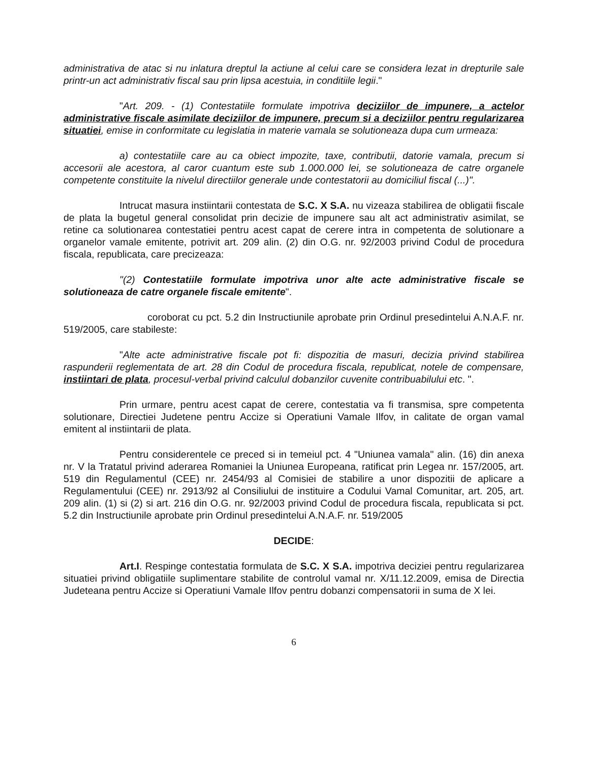administrativa de atac si nu inlatura dreptul la actiune al celui care se considera lezat in drepturile sale printr-un act administrativ fiscal sau prin lipsa acestuia, in conditiile legii."
"Art. 209. - (1) Contestatiile formulate impotriva deciziilor de impunere, a actelor administrative fiscale asimilate deciziilor de impunere, precum si a deciziilor pentru regularizarea situatiei, emise in conformitate cu legislatia in materie vamala se solutioneaza dupa cum urmeaza:
a) contestatiile care au ca obiect impozite, taxe, contributii, datorie vamala, precum si accesorii ale acestora, al caror cuantum este sub 1.000.000 lei, se solutioneaza de catre organele competente constituite la nivelul directiilor generale unde contestatorii au domiciliul fiscal (...)".
Intrucat masura instiintarii contestata de S.C. X S.A. nu vizeaza stabilirea de obligatii fiscale de plata la bugetul general consolidat prin decizie de impunere sau alt act administrativ asimilat, se retine ca solutionarea contestatiei pentru acest capat de cerere intra in competenta de solutionare a organelor vamale emitente, potrivit art. 209 alin. (2) din O.G. nr. 92/2003 privind Codul de procedura fiscala, republicata, care precizeaza:
"(2) Contestatiile formulate impotriva unor alte acte administrative fiscale se solutioneaza de catre organele fiscale emitente".
coroborat cu pct. 5.2 din Instructiunile aprobate prin Ordinul presedintelui A.N.A.F. nr. 519/2005, care stabileste:
"Alte acte administrative fiscale pot fi: dispozitia de masuri, decizia privind stabilirea raspunderii reglementata de art. 28 din Codul de procedura fiscala, republicat, notele de compensare, instiintari de plata, procesul-verbal privind calculul dobanzilor cuvenite contribuabilului etc. ".
Prin urmare, pentru acest capat de cerere, contestatia va fi transmisa, spre competenta solutionare, Directiei Judetene pentru Accize si Operatiuni Vamale Ilfov, in calitate de organ vamal emitent al instiintarii de plata.
Pentru considerentele ce preced si in temeiul pct. 4 "Uniunea vamala" alin. (16) din anexa nr. V la Tratatul privind aderarea Romaniei la Uniunea Europeana, ratificat prin Legea nr. 157/2005, art. 519 din Regulamentul (CEE) nr. 2454/93 al Comisiei de stabilire a unor dispozitii de aplicare a Regulamentului (CEE) nr. 2913/92 al Consiliului de instituire a Codului Vamal Comunitar, art. 205, art. 209 alin. (1) si (2) si art. 216 din O.G. nr. 92/2003 privind Codul de procedura fiscala, republicata si pct. 5.2 din Instructiunile aprobate prin Ordinul presedintelui A.N.A.F. nr. 519/2005
DECIDE:
Art.I. Respinge contestatia formulata de S.C. X S.A. impotriva deciziei pentru regularizarea situatiei privind obligatiile suplimentare stabilite de controlul vamal nr. X/11.12.2009, emisa de Directia Judeteana pentru Accize si Operatiuni Vamale Ilfov pentru dobanzi compensatorii in suma de X lei.
6